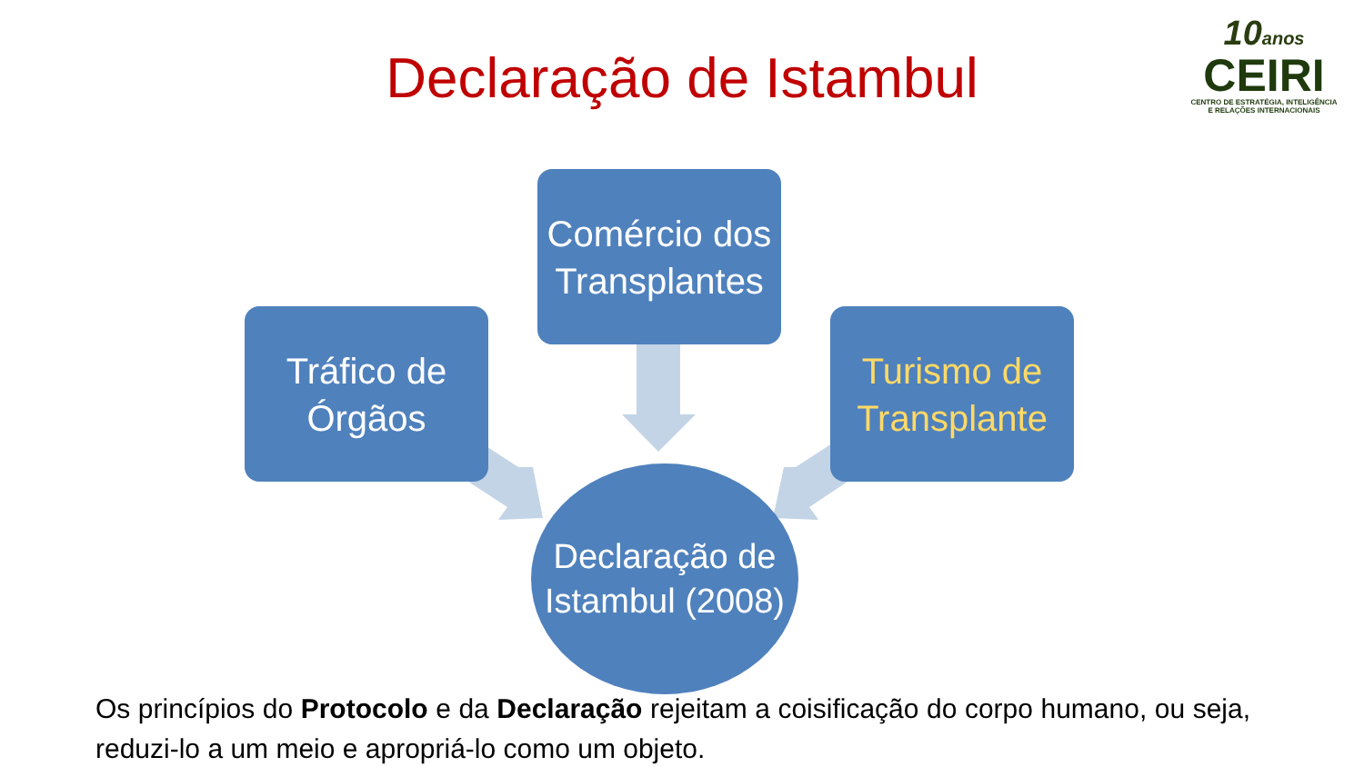Declaração de Istambul
10anos
CEIRI
CENTRO DE ESTRATÉGIA, INTELIGÊNCIA
E RELAÇÕES INTERNACIONAIS
Comércio dos Transplantes
Tráfico de Órgãos
Turismo de Transplante
Declaração de Istambul (2008)
Os princípios do Protocolo e da Declaração rejeitam a coisificação do corpo humano, ou seja, reduzi-lo a um meio e apropriá-lo como um objeto.